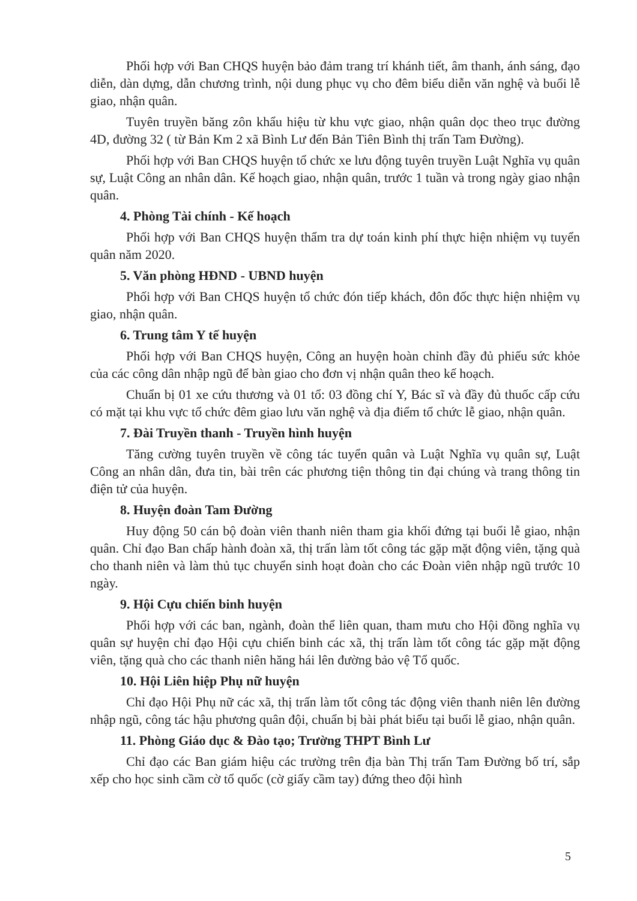Phối hợp với Ban CHQS huyện bảo đảm trang trí khánh tiết, âm thanh, ánh sáng, đạo diễn, dàn dựng, dẫn chương trình, nội dung phục vụ cho đêm biểu diễn văn nghệ và buổi lễ giao, nhận quân.
Tuyên truyền băng zôn khẩu hiệu từ khu vực giao, nhận quân dọc theo trục đường 4D, đường 32 ( từ Bản Km 2 xã Bình Lư đến Bản Tiên Bình thị trấn Tam Đường).
Phối hợp với Ban CHQS huyện tổ chức xe lưu động tuyên truyền Luật Nghĩa vụ quân sự, Luật Công an nhân dân. Kế hoạch giao, nhận quân, trước 1 tuần và trong ngày giao nhận quân.
4. Phòng Tài chính - Kế hoạch
Phối hợp với Ban CHQS huyện thẩm tra dự toán kinh phí thực hiện nhiệm vụ tuyển quân năm 2020.
5. Văn phòng HĐND - UBND huyện
Phối hợp với Ban CHQS huyện tổ chức đón tiếp khách, đôn đốc thực hiện nhiệm vụ giao, nhận quân.
6. Trung tâm Y tế huyện
Phối hợp với Ban CHQS huyện, Công an huyện hoàn chỉnh đầy đủ phiếu sức khỏe của các công dân nhập ngũ để bàn giao cho đơn vị nhận quân theo kế hoạch.
Chuẩn bị 01 xe cứu thương và 01 tổ: 03 đồng chí Y, Bác sĩ và đầy đủ thuốc cấp cứu có mặt tại khu vực tổ chức đêm giao lưu văn nghệ và địa điểm tổ chức lễ giao, nhận quân.
7. Đài Truyền thanh - Truyền hình huyện
Tăng cường tuyên truyền về công tác tuyển quân và Luật Nghĩa vụ quân sự, Luật Công an nhân dân, đưa tin, bài trên các phương tiện thông tin đại chúng và trang thông tin điện tử của huyện.
8. Huyện đoàn Tam Đường
Huy động 50 cán bộ đoàn viên thanh niên tham gia khối đứng tại buổi lễ giao, nhận quân. Chỉ đạo Ban chấp hành đoàn xã, thị trấn làm tốt công tác gặp mặt động viên, tặng quà cho thanh niên và làm thủ tục chuyển sinh hoạt đoàn cho các Đoàn viên nhập ngũ trước 10 ngày.
9. Hội Cựu chiến binh huyện
Phối hợp với các ban, ngành, đoàn thể liên quan, tham mưu cho Hội đồng nghĩa vụ quân sự huyện chỉ đạo Hội cựu chiến binh các xã, thị trấn làm tốt công tác gặp mặt động viên, tặng quà cho các thanh niên hăng hái lên đường bảo vệ Tổ quốc.
10. Hội Liên hiệp Phụ nữ huyện
Chỉ đạo Hội Phụ nữ các xã, thị trấn làm tốt công tác động viên thanh niên lên đường nhập ngũ, công tác hậu phương quân đội, chuẩn bị bài phát biểu tại buổi lễ giao, nhận quân.
11. Phòng Giáo dục & Đào tạo; Trường THPT Bình Lư
Chỉ đạo các Ban giám hiệu các trường trên địa bàn Thị trấn Tam Đường bố trí, sắp xếp cho học sinh cầm cờ tổ quốc (cờ giấy cầm tay) đứng theo đội hình
5